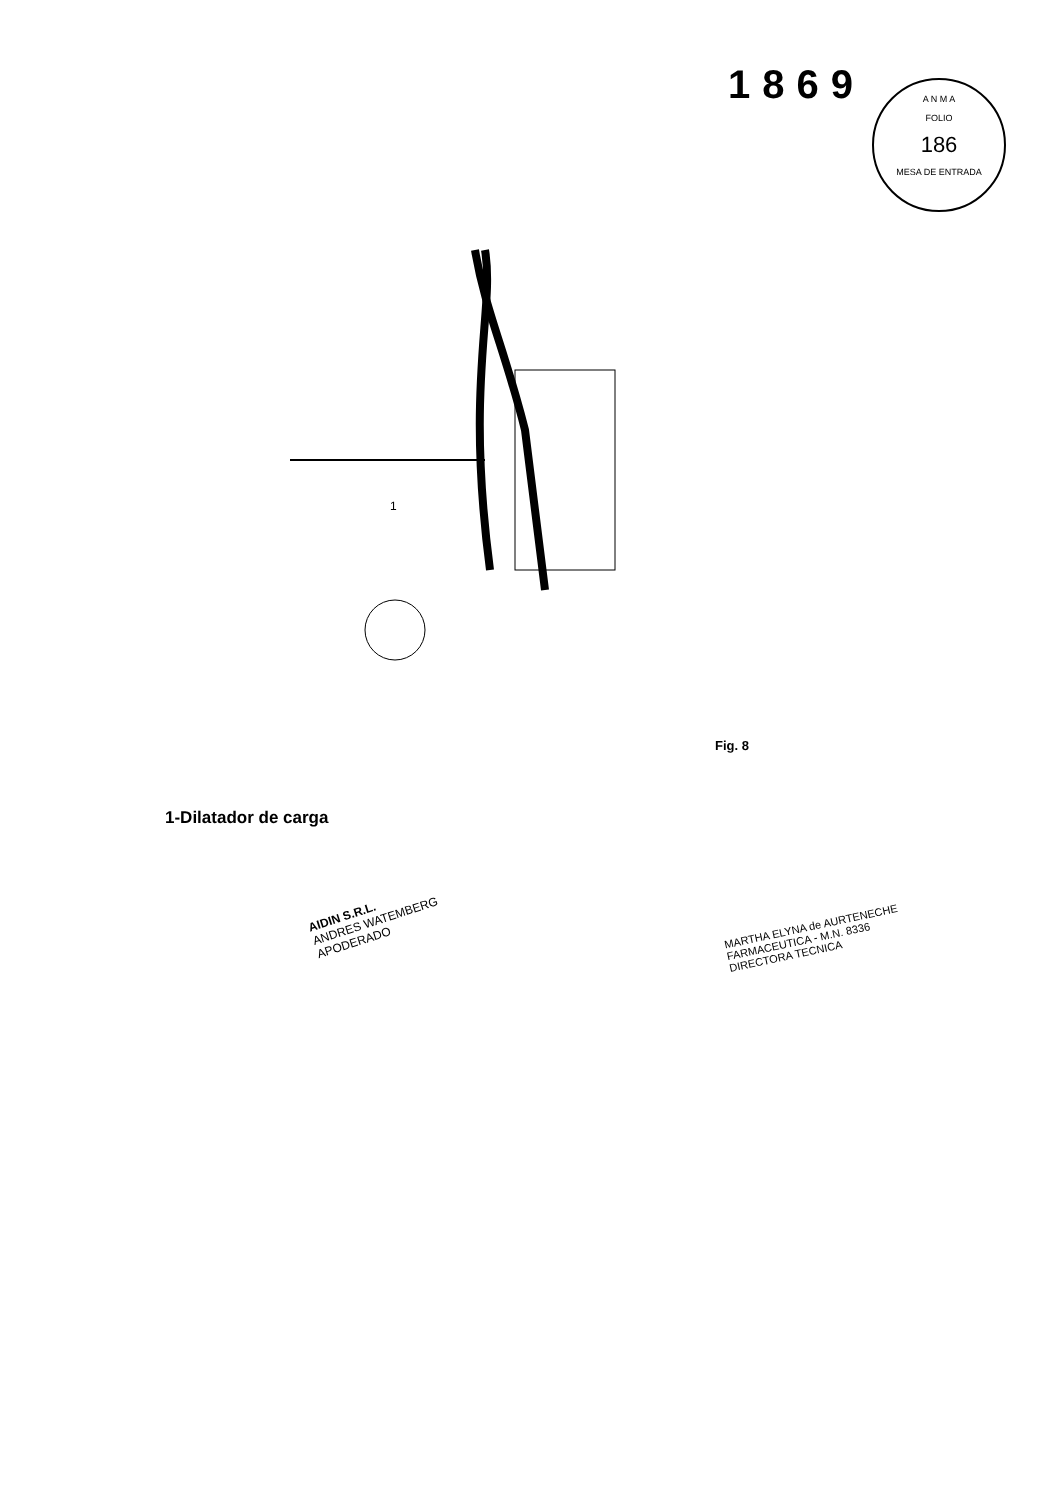1869
A N M A
FOLIO
186
MESA DE ENTRADA
1
Fig. 8
1-Dilatador de carga
AIDIN S.R.L.
ANDRES WATEMBERG
APODERADO
MARTHA ELYNA de AURTENECHE
FARMACEUTICA - M.N. 8336
DIRECTORA TECNICA